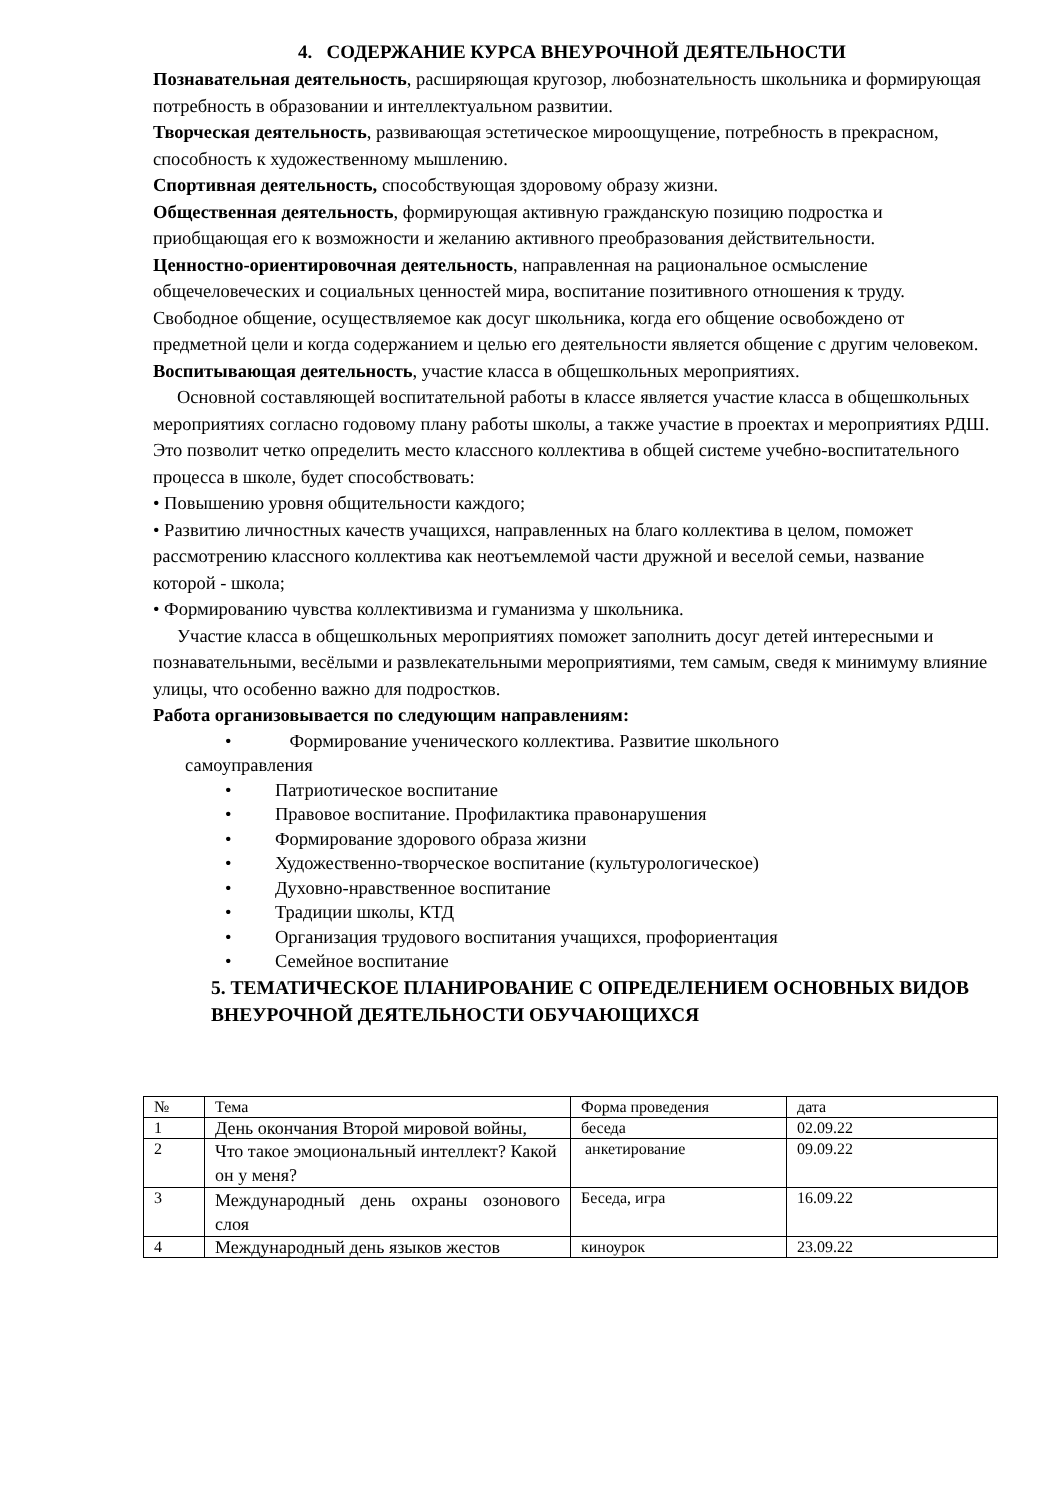4. СОДЕРЖАНИЕ КУРСА ВНЕУРОЧНОЙ ДЕЯТЕЛЬНОСТИ
Познавательная деятельность, расширяющая кругозор, любознательность школьника и формирующая потребность в образовании и интеллектуальном развитии.
Творческая деятельность, развивающая эстетическое мироощущение, потребность в прекрасном, способность к художественному мышлению.
Спортивная деятельность, способствующая здоровому образу жизни.
Общественная деятельность, формирующая активную гражданскую позицию подростка и приобщающая его к возможности и желанию активного преобразования действительности.
Ценностно-ориентировочная деятельность, направленная на рациональное осмысление общечеловеческих и социальных ценностей мира, воспитание позитивного отношения к труду.
Свободное общение, осуществляемое как досуг школьника, когда его общение освобождено от предметной цели и когда содержанием и целью его деятельности является общение с другим человеком.
Воспитывающая деятельность, участие класса в общешкольных мероприятиях.
Основной составляющей воспитательной работы в классе является участие класса в общешкольных мероприятиях согласно годовому плану работы школы, а также участие в проектах и мероприятиях РДШ. Это позволит четко определить место классного коллектива в общей системе учебно-воспитательного процесса в школе, будет способствовать:
• Повышению уровня общительности каждого;
• Развитию личностных качеств учащихся, направленных на благо коллектива в целом, поможет рассмотрению классного коллектива как неотъемлемой части дружной и веселой семьи, название которой - школа;
• Формированию чувства коллективизма и гуманизма у школьника.
Участие класса в общешкольных мероприятиях поможет заполнить досуг детей интересными и познавательными, весёлыми и развлекательными мероприятиями, тем самым, сведя к минимуму влияние улицы, что особенно важно для подростков.
Работа организовывается по следующим направлениям:
• Формирование ученического коллектива. Развитие школьного
самоуправления
• Патриотическое воспитание
• Правовое воспитание. Профилактика правонарушения
• Формирование здорового образа жизни
• Художественно-творческое воспитание (культурологическое)
• Духовно-нравственное воспитание
• Традиции школы, КТД
• Организация трудового воспитания учащихся, профориентация
• Семейное воспитание
5. ТЕМАТИЧЕСКОЕ ПЛАНИРОВАНИЕ С ОПРЕДЕЛЕНИЕМ ОСНОВНЫХ ВИДОВ ВНЕУРОЧНОЙ ДЕЯТЕЛЬНОСТИ ОБУЧАЮЩИХСЯ
| № | Тема | Форма проведения | дата |
| 1 | День окончания Второй мировой войны, | беседа | 02.09.22 |
| 2 | Что такое эмоциональный интеллект? Какой он у меня? | анкетирование | 09.09.22 |
| 3 | Международный день охраны озонового слоя | Беседа, игра | 16.09.22 |
| 4 | Международный день языков жестов | киноурок | 23.09.22 |